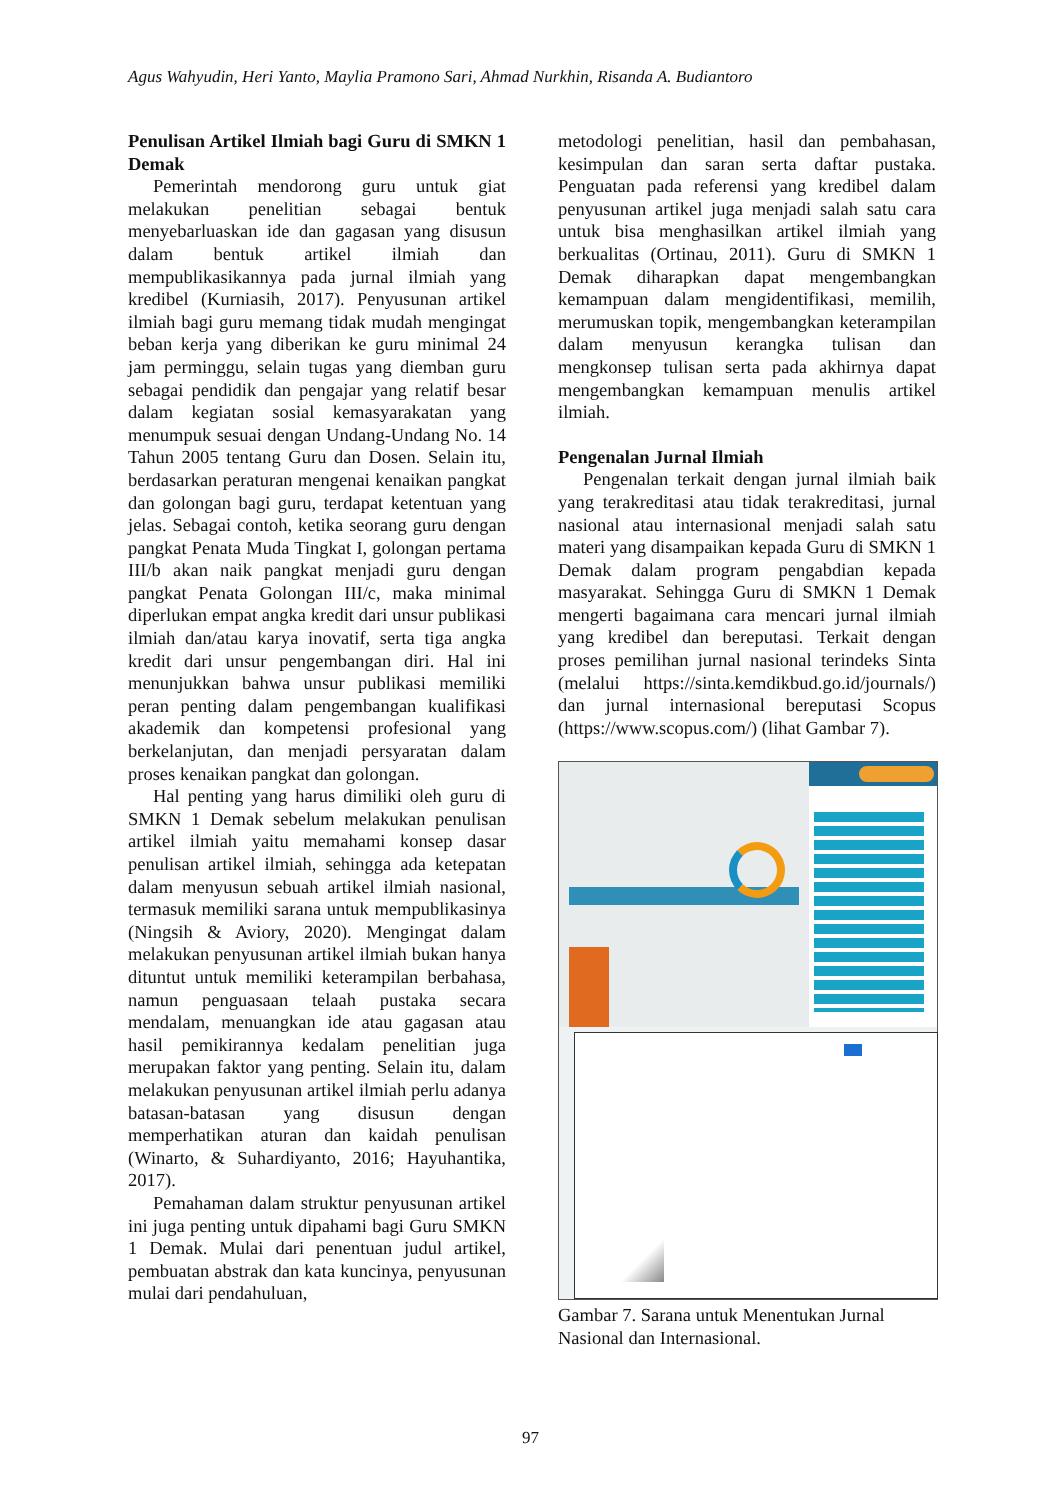Agus Wahyudin, Heri Yanto, Maylia Pramono Sari, Ahmad Nurkhin, Risanda A. Budiantoro
Penulisan Artikel Ilmiah bagi Guru di SMKN 1 Demak
Pemerintah mendorong guru untuk giat melakukan penelitian sebagai bentuk menyebarluaskan ide dan gagasan yang disusun dalam bentuk artikel ilmiah dan mempublikasikannya pada jurnal ilmiah yang kredibel (Kurniasih, 2017). Penyusunan artikel ilmiah bagi guru memang tidak mudah mengingat beban kerja yang diberikan ke guru minimal 24 jam perminggu, selain tugas yang diemban guru sebagai pendidik dan pengajar yang relatif besar dalam kegiatan sosial kemasyarakatan yang menumpuk sesuai dengan Undang-Undang No. 14 Tahun 2005 tentang Guru dan Dosen. Selain itu, berdasarkan peraturan mengenai kenaikan pangkat dan golongan bagi guru, terdapat ketentuan yang jelas. Sebagai contoh, ketika seorang guru dengan pangkat Penata Muda Tingkat I, golongan pertama III/b akan naik pangkat menjadi guru dengan pangkat Penata Golongan III/c, maka minimal diperlukan empat angka kredit dari unsur publikasi ilmiah dan/atau karya inovatif, serta tiga angka kredit dari unsur pengembangan diri. Hal ini menunjukkan bahwa unsur publikasi memiliki peran penting dalam pengembangan kualifikasi akademik dan kompetensi profesional yang berkelanjutan, dan menjadi persyaratan dalam proses kenaikan pangkat dan golongan.
Hal penting yang harus dimiliki oleh guru di SMKN 1 Demak sebelum melakukan penulisan artikel ilmiah yaitu memahami konsep dasar penulisan artikel ilmiah, sehingga ada ketepatan dalam menyusun sebuah artikel ilmiah nasional, termasuk memiliki sarana untuk mempublikasinya (Ningsih & Aviory, 2020). Mengingat dalam melakukan penyusunan artikel ilmiah bukan hanya dituntut untuk memiliki keterampilan berbahasa, namun penguasaan telaah pustaka secara mendalam, menuangkan ide atau gagasan atau hasil pemikirannya kedalam penelitian juga merupakan faktor yang penting. Selain itu, dalam melakukan penyusunan artikel ilmiah perlu adanya batasan-batasan yang disusun dengan memperhatikan aturan dan kaidah penulisan (Winarto, & Suhardiyanto, 2016; Hayuhantika, 2017).
Pemahaman dalam struktur penyusunan artikel ini juga penting untuk dipahami bagi Guru SMKN 1 Demak. Mulai dari penentuan judul artikel, pembuatan abstrak dan kata kuncinya, penyusunan mulai dari pendahuluan,
metodologi penelitian, hasil dan pembahasan, kesimpulan dan saran serta daftar pustaka. Penguatan pada referensi yang kredibel dalam penyusunan artikel juga menjadi salah satu cara untuk bisa menghasilkan artikel ilmiah yang berkualitas (Ortinau, 2011). Guru di SMKN 1 Demak diharapkan dapat mengembangkan kemampuan dalam mengidentifikasi, memilih, merumuskan topik, mengembangkan keterampilan dalam menyusun kerangka tulisan dan mengkonsep tulisan serta pada akhirnya dapat mengembangkan kemampuan menulis artikel ilmiah.
Pengenalan Jurnal Ilmiah
Pengenalan terkait dengan jurnal ilmiah baik yang terakreditasi atau tidak terakreditasi, jurnal nasional atau internasional menjadi salah satu materi yang disampaikan kepada Guru di SMKN 1 Demak dalam program pengabdian kepada masyarakat. Sehingga Guru di SMKN 1 Demak mengerti bagaimana cara mencari jurnal ilmiah yang kredibel dan bereputasi. Terkait dengan proses pemilihan jurnal nasional terindeks Sinta (melalui https://sinta.kemdikbud.go.id/journals/) dan jurnal internasional bereputasi Scopus (https://www.scopus.com/) (lihat Gambar 7).
Gambar 7. Sarana untuk Menentukan Jurnal Nasional dan Internasional.
97